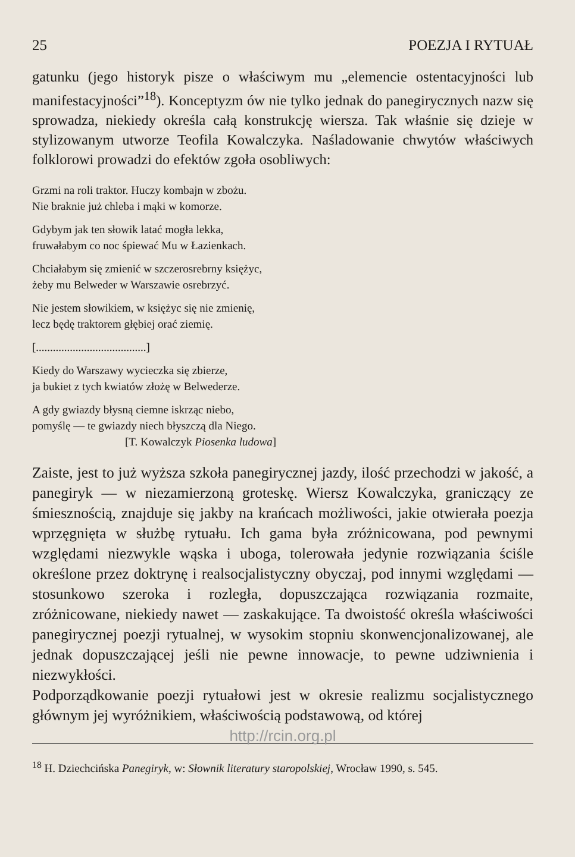25 POEZJA I RYTUAŁ
gatunku (jego historyk pisze o właściwym mu „elemencie ostentacyjności lub manifestacyjności”<sup>18</sup>). Konceptyzm ów nie tylko jednak do panegirycznych nazw się sprowadza, niekiedy określa całą konstrukcję wiersza. Tak właśnie się dzieje w stylizowanym utworze Teofila Kowalczyka. Naśladowanie chwytów właściwych folklorowi prowadzi do efektów zgoła osobliwych:
Grzmi na roli traktor. Huczy kombajn w zbożu.
Nie braknie już chleba i mąki w komorze.
Gdybym jak ten słowik latać mogła lekka,
fruwałabym co noc śpiewać Mu w Łazienkach.
Chciałabym się zmienić w szczerosrebrny księżyc,
żeby mu Belweder w Warszawie osrebrzyć.
Nie jestem słowikiem, w księżyc się nie zmienię,
lecz będę traktorem głębiej orać ziemię.
[.......................................]
Kiedy do Warszawy wycieczka się zbierze,
ja bukiet z tych kwiatów złożę w Belwederze.
A gdy gwiazdy błysną ciemne iskrząc niebo,
pomyślę — te gwiazdy niech błyszczą dla Niego.
[T. Kowalczyk Piosenka ludowa]
Zaiste, jest to już wyższa szkoła panegirycznej jazdy, ilość przechodzi w jakość, a panegiryk — w niezamierzoną groteskę. Wiersz Kowalczyka, graniczący ze śmiesznością, znajduje się jakby na krańcach możliwości, jakie otwierała poezja wprzęgnięta w służbę rytuału. Ich gama była zróżnicowana, pod pewnymi względami niezwykle wąska i uboga, tolerowała jedynie rozwiązania ściśle określone przez doktrynę i realsocjalistyczny obyczaj, pod innymi względami — stosunkowo szeroka i rozległa, dopuszczająca rozwiązania rozmaite, zróżnicowane, niekiedy nawet — zaskakujące. Ta dwoistość określa właściwości panegirycznej poezji rytualnej, w wysokim stopniu skonwencjonalizowanej, ale jednak dopuszczającej jeśli nie pewne innowacje, to pewne udziwnienia i niezwykłości.
Podporządkowanie poezji rytuałowi jest w okresie realizmu socjalistycznego głównym jej wyróżnikiem, właściwością podstawową, od której
http://rcin.org.pl
<sup>18</sup> H. Dziechcińska Panegiryk, w: Słownik literatury staropolskiej, Wrocław 1990, s. 545.